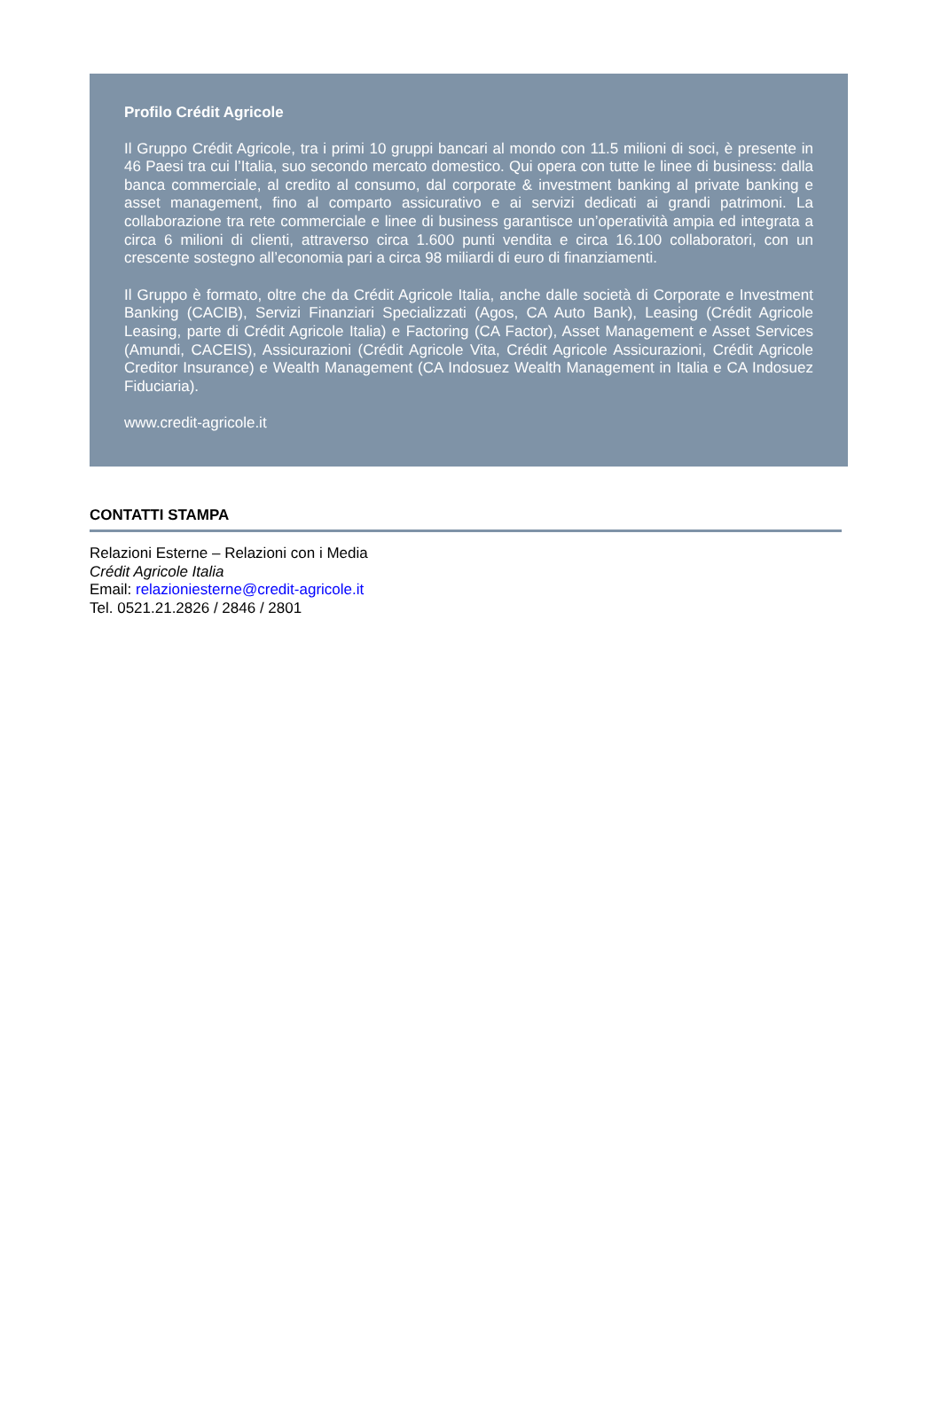Profilo Crédit Agricole
Il Gruppo Crédit Agricole, tra i primi 10 gruppi bancari al mondo con 11.5 milioni di soci, è presente in 46 Paesi tra cui l’Italia, suo secondo mercato domestico. Qui opera con tutte le linee di business: dalla banca commerciale, al credito al consumo, dal corporate & investment banking al private banking e asset management, fino al comparto assicurativo e ai servizi dedicati ai grandi patrimoni. La collaborazione tra rete commerciale e linee di business garantisce un’operatività ampia ed integrata a circa 6 milioni di clienti, attraverso circa 1.600 punti vendita e circa 16.100 collaboratori, con un crescente sostegno all’economia pari a circa 98 miliardi di euro di finanziamenti.
Il Gruppo è formato, oltre che da Crédit Agricole Italia, anche dalle società di Corporate e Investment Banking (CACIB), Servizi Finanziari Specializzati (Agos, CA Auto Bank), Leasing (Crédit Agricole Leasing, parte di Crédit Agricole Italia) e Factoring (CA Factor), Asset Management e Asset Services (Amundi, CACEIS), Assicurazioni (Crédit Agricole Vita, Crédit Agricole Assicurazioni, Crédit Agricole Creditor Insurance) e Wealth Management (CA Indosuez Wealth Management in Italia e CA Indosuez Fiduciaria).
www.credit-agricole.it
CONTATTI STAMPA
Relazioni Esterne – Relazioni con i Media
Crédit Agricole Italia
Email: relazioniesterne@credit-agricole.it
Tel. 0521.21.2826 / 2846 / 2801